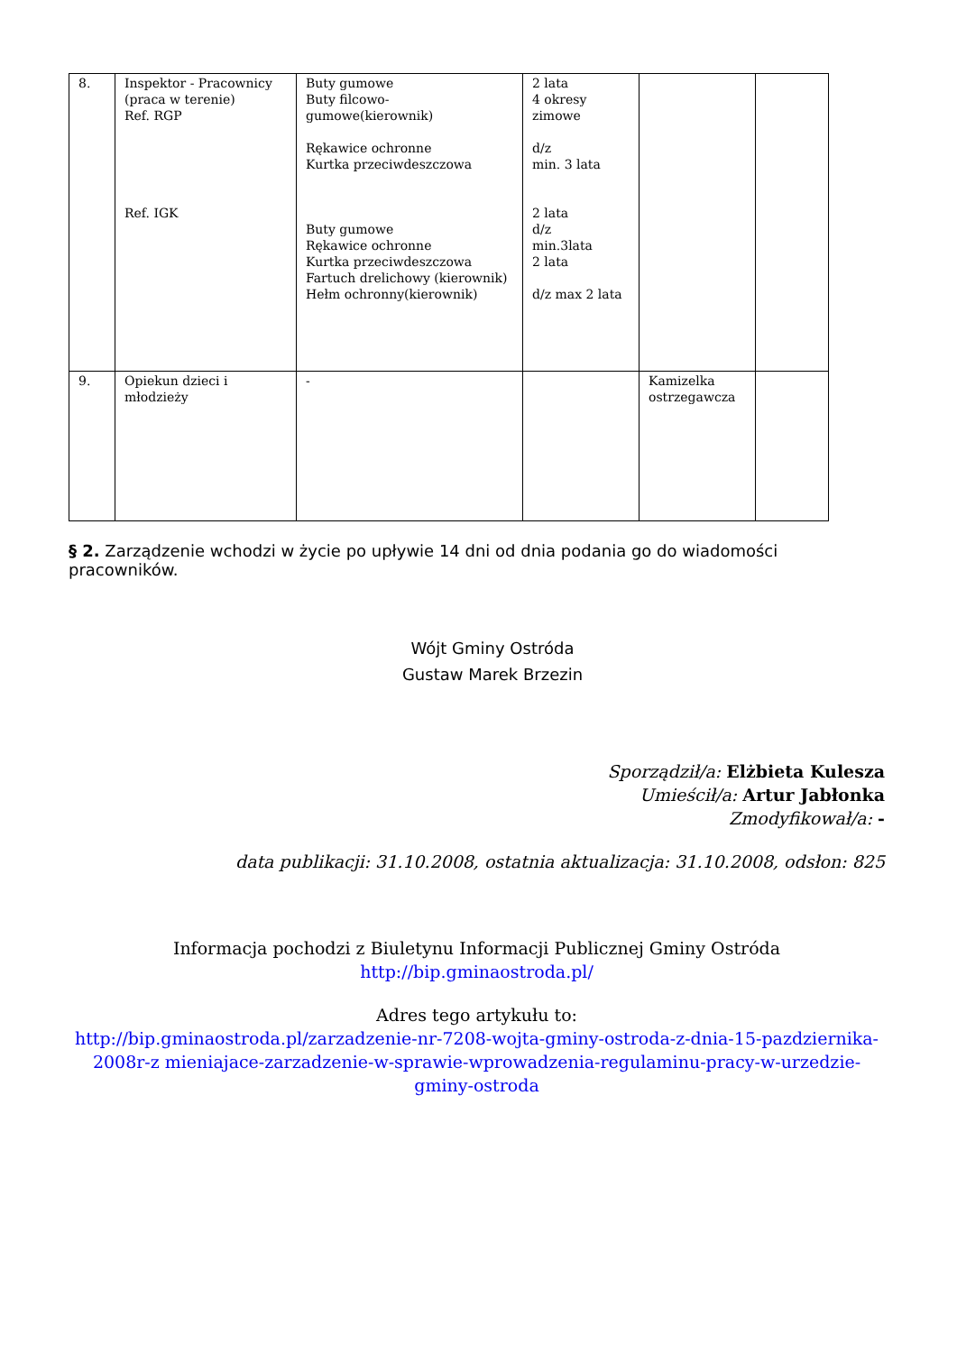| 8. | Inspektor - Pracownicy (praca w terenie) Ref. RGP Ref. IGK | Buty gumowe Buty filcowo-gumowe(kierownik) Rękawice ochronne Kurtka przeciwdeszczowa Buty gumowe Rękawice ochronne Kurtka przeciwdeszczowa Fartuch drelichowy (kierownik) Hełm ochronny(kierownik) | 2 lata 4 okresy zimowe d/z min. 3 lata 2 lata d/z min.3lata 2 lata d/z max 2 lata | | |
| 9. | Opiekun dzieci i młodzieży | - | | Kamizelka ostrzegawcza | |
§ 2. Zarządzenie wchodzi w życie po upływie 14 dni od dnia podania go do wiadomości pracowników.
Wójt Gminy Ostróda
Gustaw Marek Brzezin
Sporządził/a: Elżbieta Kulesza
Umieścił/a: Artur Jabłonka
Zmodyfikował/a: -
data publikacji: 31.10.2008, ostatnia aktualizacja: 31.10.2008, odsłon: 825
Informacja pochodzi z Biuletynu Informacji Publicznej Gminy Ostróda
http://bip.gminaostroda.pl/
Adres tego artykułu to:
http://bip.gminaostroda.pl/zarzadzenie-nr-7208-wojta-gminy-ostroda-z-dnia-15-pazdziernika-2008r-z mieniajace-zarzadzenie-w-sprawie-wprowadzenia-regulaminu-pracy-w-urzedzie-gminy-ostroda